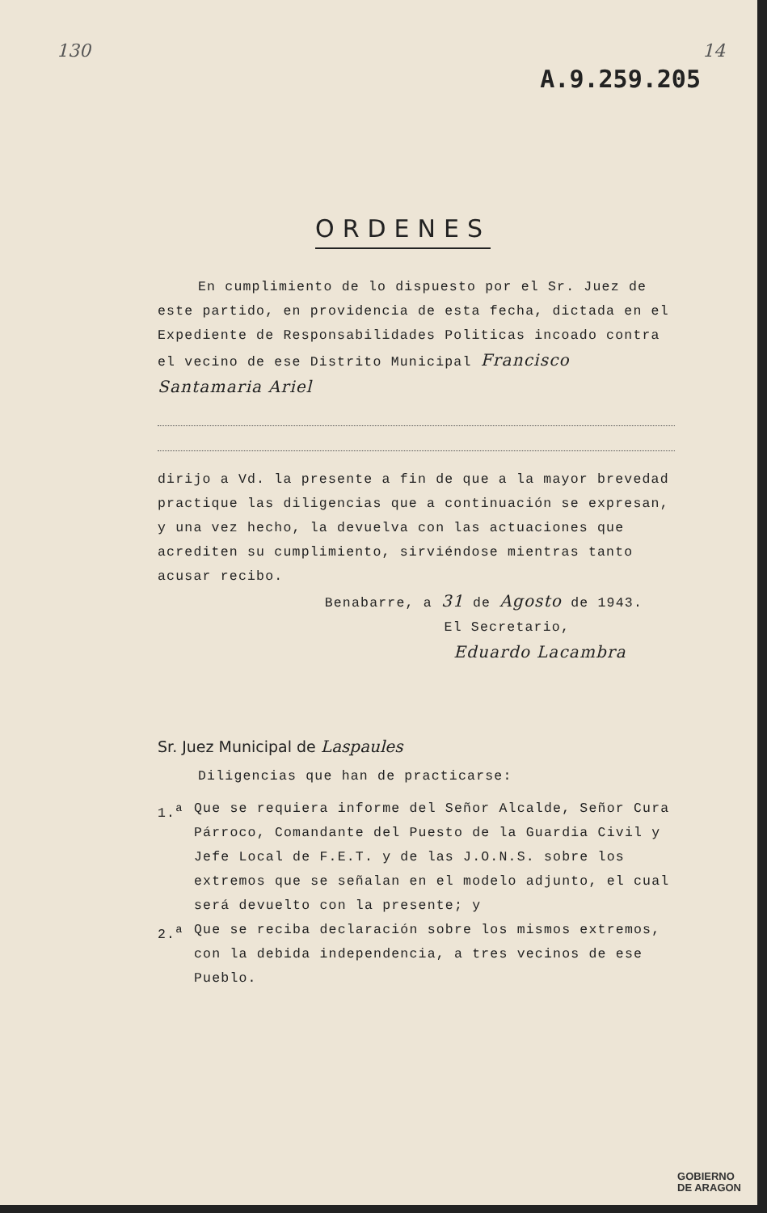130 14
A.9.259.205
ORDENES
En cumplimiento de lo dispuesto por el Sr. Juez de este partido, en providencia de esta fecha, dictada en el Expediente de Responsabilidades Politicas incoado contra el vecino de ese Distrito Municipal Francisco Santamaria Ariel
dirijo a Vd. la presente a fin de que a la mayor brevedad practique las diligencias que a continuación se expresan, y una vez hecho, la devuelva con las actuaciones que acrediten su cumplimiento, sirviéndose mientras tanto acusar recibo.
Benabarre, a 31 de Agosto de 1943.
El Secretario,
Eduardo Lacambra
Sr. Juez Municipal de Laspaules
Diligencias que han de practicarse:
1.<sup>a</sup> Que se requiera informe del Señor Alcalde, Señor Cura Párroco, Comandante del Puesto de la Guardia Civil y Jefe Local de F.E.T. y de las J.O.N.S. sobre los extremos que se señalan en el modelo adjunto, el cual será devuelto con la presente; y
2.<sup>a</sup> Que se reciba declaración sobre los mismos extremos, con la debida independencia, a tres vecinos de ese Pueblo.
GOBIERNO
DE ARAGON